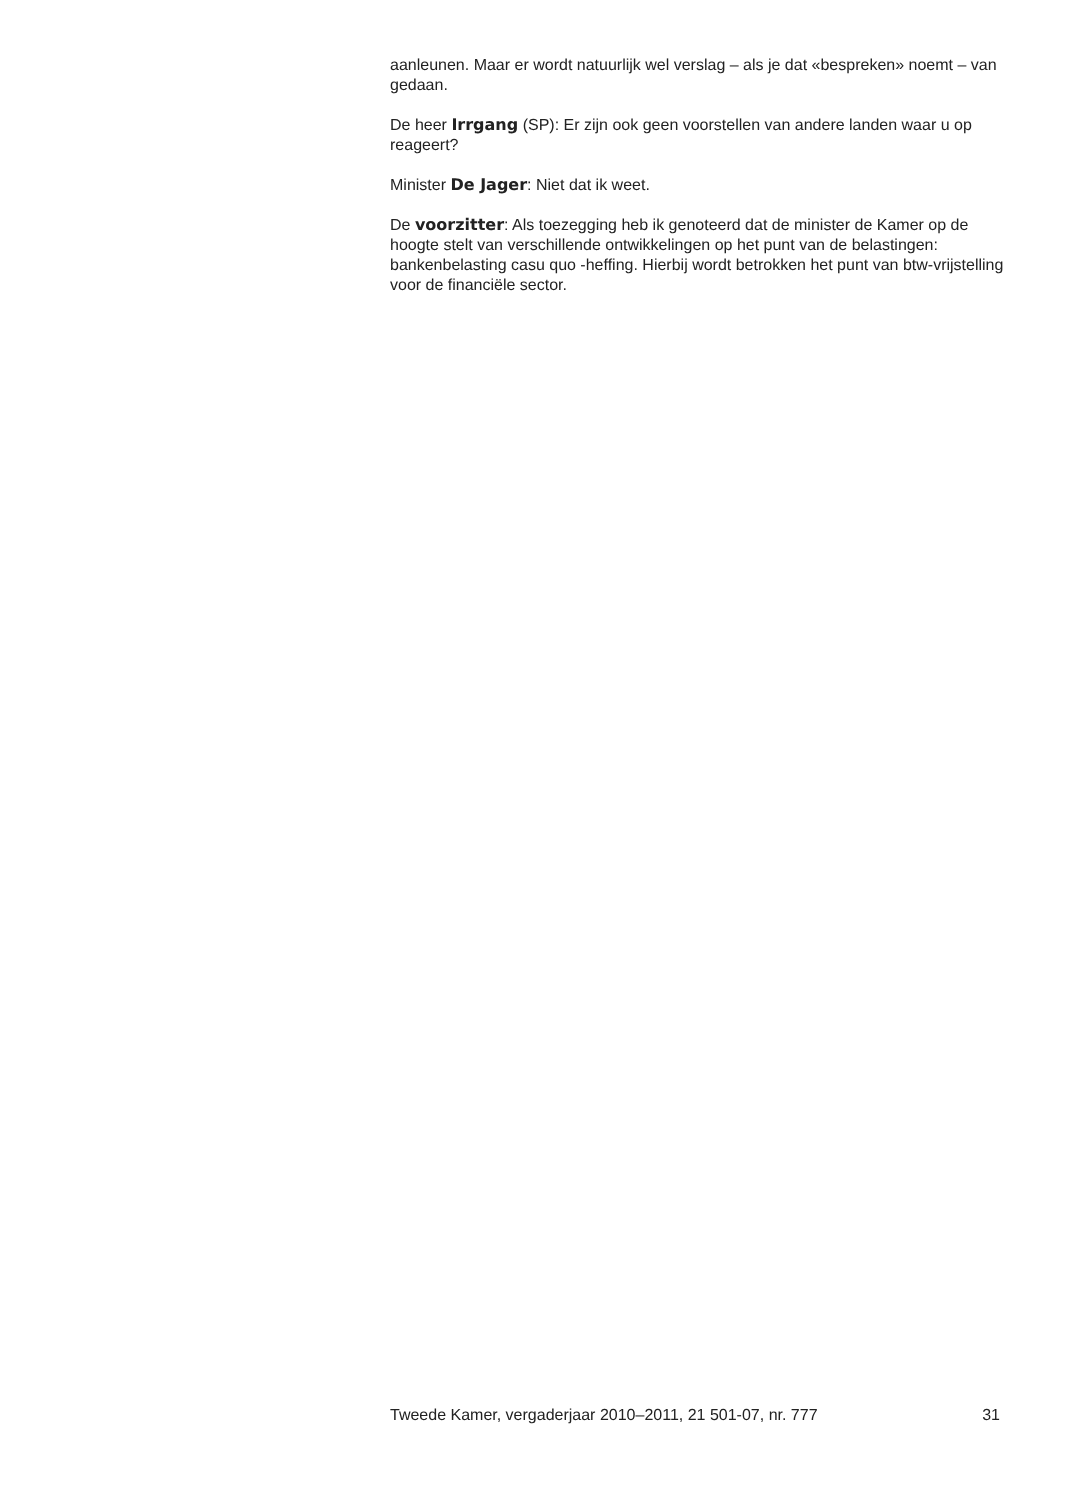aanleunen. Maar er wordt natuurlijk wel verslag – als je dat «bespreken» noemt – van gedaan.
De heer Irrgang (SP): Er zijn ook geen voorstellen van andere landen waar u op reageert?
Minister De Jager: Niet dat ik weet.
De voorzitter: Als toezegging heb ik genoteerd dat de minister de Kamer op de hoogte stelt van verschillende ontwikkelingen op het punt van de belastingen: bankenbelasting casu quo -heffing. Hierbij wordt betrokken het punt van btw-vrijstelling voor de financiële sector.
Tweede Kamer, vergaderjaar 2010–2011, 21 501-07, nr. 777 31